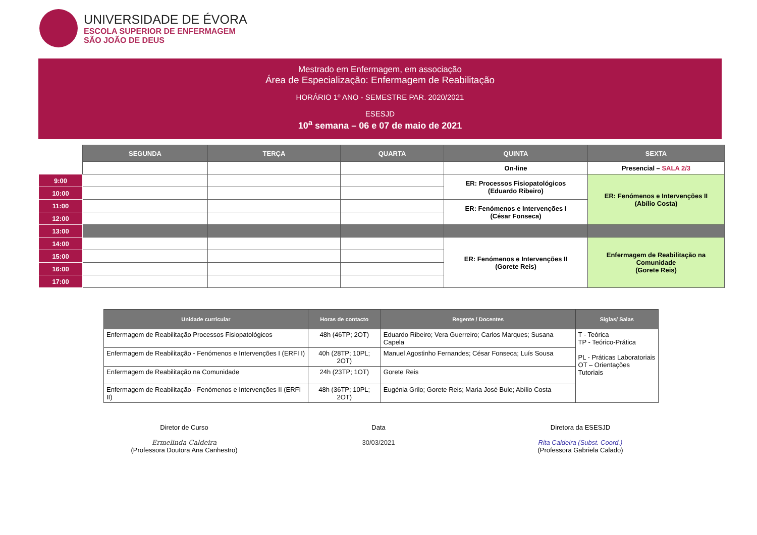UNIVERSIDADE DE ÉVORA
ESCOLA SUPERIOR DE ENFERMAGEM
SÃO JOÃO DE DEUS
Mestrado em Enfermagem, em associação
Área de Especialização: Enfermagem de Reabilitação
HORÁRIO 1º ANO - SEMESTRE PAR. 2020/2021
ESESJD
10<sup>a</sup> semana – 06 e 07 de maio de 2021
| | SEGUNDA | TERÇA | QUARTA | QUINTA | SEXTA |
| | | | | On-line | Presencial – SALA 2/3 |
| 9:00 | | | | ER: Processos Fisiopatológicos (Eduardo Ribeiro) | ER: Fenómenos e Intervenções II (Abílio Costa) |
| 10:00 | | | | | |
| 11:00 | | | | ER: Fenómenos e Intervenções I (César Fonseca) | |
| 12:00 | | | | | |
| 13:00 | | | | | |
| 14:00 | | | | ER: Fenómenos e Intervenções II (Gorete Reis) | Enfermagem de Reabilitação na Comunidade (Gorete Reis) |
| 15:00 | | | | | |
| 16:00 | | | | | |
| 17:00 | | | | | |
| Unidade curricular | Horas de contacto | Regente / Docentes | Siglas/ Salas |
| --- | --- | --- | --- |
| Enfermagem de Reabilitação Processos Fisiopatológicos | 48h (46TP; 2OT) | Eduardo Ribeiro; Vera Guerreiro; Carlos Marques; Susana Capela | T - Teórica TP - Teórico-Prática PL - Práticas Laboratoriais OT – Orientações Tutoriais |
| Enfermagem de Reabilitação - Fenómenos e Intervenções I (ERFI I) | 40h (28TP; 10PL; 2OT) | Manuel Agostinho Fernandes; César Fonseca; Luís Sousa | |
| Enfermagem de Reabilitação na Comunidade | 24h (23TP; 1OT) | Gorete Reis | |
| Enfermagem de Reabilitação - Fenómenos e Intervenções II (ERFI II) | 48h (36TP; 10PL; 2OT) | Eugénia Grilo; Gorete Reis; Maria José Bule; Abílio Costa | |
Diretor de Curso
Ermelinda Caldeira
(Professora Doutora Ana Canhestro)
Data
30/03/2021
Diretora da ESESJD
Rita Caldeira (Subst. Coord.)
(Professora Gabriela Calado)